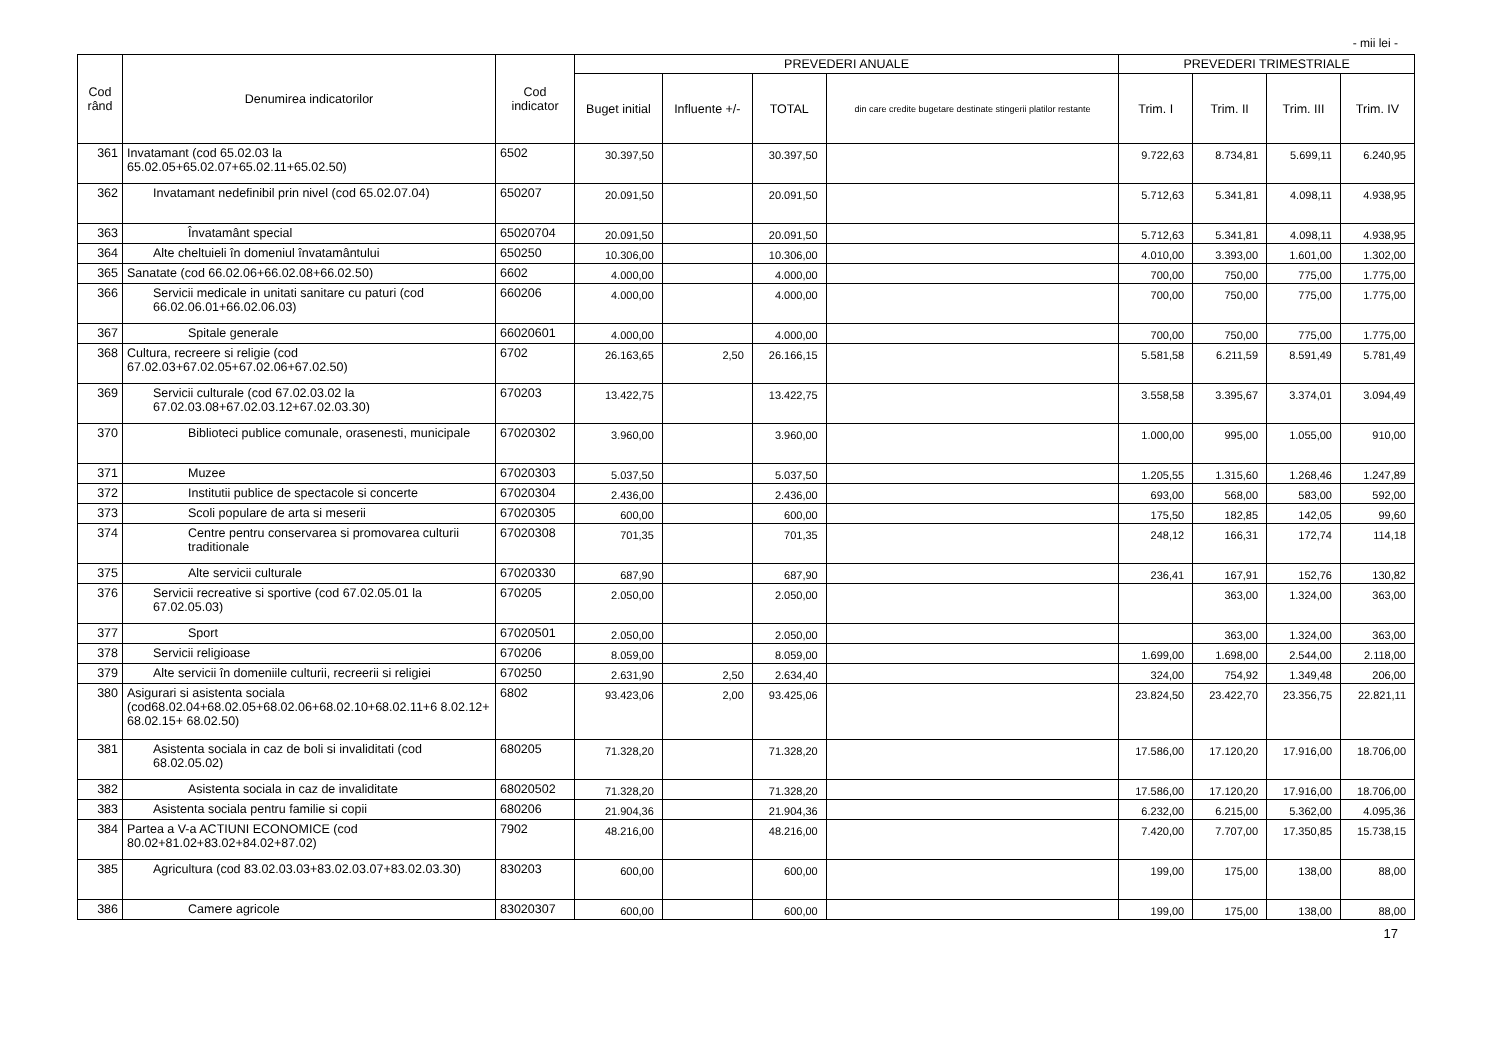- mii lei -
| Cod rând | Denumirea indicatorilor | Cod indicator | PREVEDERI ANUALE | | | | PREVEDERI TRIMESTRIALE | | | |
| --- | --- | --- | --- | --- | --- | --- | --- | --- | --- | --- |
| | | | Buget initial | Influente +/- | TOTAL | din care credite bugetare destinate stingerii platilor restante | Trim. I | Trim. II | Trim. III | Trim. IV |
| 361 | Invatamant (cod 65.02.03 la 65.02.05+65.02.07+65.02.11+65.02.50) | 6502 | 30.397,50 | | 30.397,50 | | 9.722,63 | 8.734,81 | 5.699,11 | 6.240,95 |
| 362 | Invatamant nedefinibil prin nivel (cod 65.02.07.04) | 650207 | 20.091,50 | | 20.091,50 | | 5.712,63 | 5.341,81 | 4.098,11 | 4.938,95 |
| 363 | Învatamânt special | 65020704 | 20.091,50 | | 20.091,50 | | 5.712,63 | 5.341,81 | 4.098,11 | 4.938,95 |
| 364 | Alte cheltuieli în domeniul învatamântului | 650250 | 10.306,00 | | 10.306,00 | | 4.010,00 | 3.393,00 | 1.601,00 | 1.302,00 |
| 365 | Sanatate (cod 66.02.06+66.02.08+66.02.50) | 6602 | 4.000,00 | | 4.000,00 | | 700,00 | 750,00 | 775,00 | 1.775,00 |
| 366 | Servicii medicale in unitati sanitare cu paturi (cod 66.02.06.01+66.02.06.03) | 660206 | 4.000,00 | | 4.000,00 | | 700,00 | 750,00 | 775,00 | 1.775,00 |
| 367 | Spitale generale | 66020601 | 4.000,00 | | 4.000,00 | | 700,00 | 750,00 | 775,00 | 1.775,00 |
| 368 | Cultura, recreere si religie (cod 67.02.03+67.02.05+67.02.06+67.02.50) | 6702 | 26.163,65 | 2,50 | 26.166,15 | | 5.581,58 | 6.211,59 | 8.591,49 | 5.781,49 |
| 369 | Servicii culturale (cod 67.02.03.02 la 67.02.03.08+67.02.03.12+67.02.03.30) | 670203 | 13.422,75 | | 13.422,75 | | 3.558,58 | 3.395,67 | 3.374,01 | 3.094,49 |
| 370 | Biblioteci publice comunale, orasenesti, municipale | 67020302 | 3.960,00 | | 3.960,00 | | 1.000,00 | 995,00 | 1.055,00 | 910,00 |
| 371 | Muzee | 67020303 | 5.037,50 | | 5.037,50 | | 1.205,55 | 1.315,60 | 1.268,46 | 1.247,89 |
| 372 | Institutii publice de spectacole si concerte | 67020304 | 2.436,00 | | 2.436,00 | | 693,00 | 568,00 | 583,00 | 592,00 |
| 373 | Scoli populare de arta si meserii | 67020305 | 600,00 | | 600,00 | | 175,50 | 182,85 | 142,05 | 99,60 |
| 374 | Centre pentru conservarea si promovarea culturii traditionale | 67020308 | 701,35 | | 701,35 | | 248,12 | 166,31 | 172,74 | 114,18 |
| 375 | Alte servicii culturale | 67020330 | 687,90 | | 687,90 | | 236,41 | 167,91 | 152,76 | 130,82 |
| 376 | Servicii recreative si sportive (cod 67.02.05.01 la 67.02.05.03) | 670205 | 2.050,00 | | 2.050,00 | | | 363,00 | 1.324,00 | 363,00 |
| 377 | Sport | 67020501 | 2.050,00 | | 2.050,00 | | | 363,00 | 1.324,00 | 363,00 |
| 378 | Servicii religioase | 670206 | 8.059,00 | | 8.059,00 | | 1.699,00 | 1.698,00 | 2.544,00 | 2.118,00 |
| 379 | Alte servicii în domeniile culturii, recreerii si religiei | 670250 | 2.631,90 | 2,50 | 2.634,40 | | 324,00 | 754,92 | 1.349,48 | 206,00 |
| 380 | Asigurari si asistenta sociala (cod68.02.04+68.02.05+68.02.06+68.02.10+68.02.11+6 8.02.12+ 68.02.15+ 68.02.50) | 6802 | 93.423,06 | 2,00 | 93.425,06 | | 23.824,50 | 23.422,70 | 23.356,75 | 22.821,11 |
| 381 | Asistenta sociala in caz de boli si invaliditati (cod 68.02.05.02) | 680205 | 71.328,20 | | 71.328,20 | | 17.586,00 | 17.120,20 | 17.916,00 | 18.706,00 |
| 382 | Asistenta sociala in caz de invaliditate | 68020502 | 71.328,20 | | 71.328,20 | | 17.586,00 | 17.120,20 | 17.916,00 | 18.706,00 |
| 383 | Asistenta sociala pentru familie si copii | 680206 | 21.904,36 | | 21.904,36 | | 6.232,00 | 6.215,00 | 5.362,00 | 4.095,36 |
| 384 | Partea a V-a ACTIUNI ECONOMICE (cod 80.02+81.02+83.02+84.02+87.02) | 7902 | 48.216,00 | | 48.216,00 | | 7.420,00 | 7.707,00 | 17.350,85 | 15.738,15 |
| 385 | Agricultura (cod 83.02.03.03+83.02.03.07+83.02.03.30) | 830203 | 600,00 | | 600,00 | | 199,00 | 175,00 | 138,00 | 88,00 |
| 386 | Camere agricole | 83020307 | 600,00 | | 600,00 | | 199,00 | 175,00 | 138,00 | 88,00 |
17